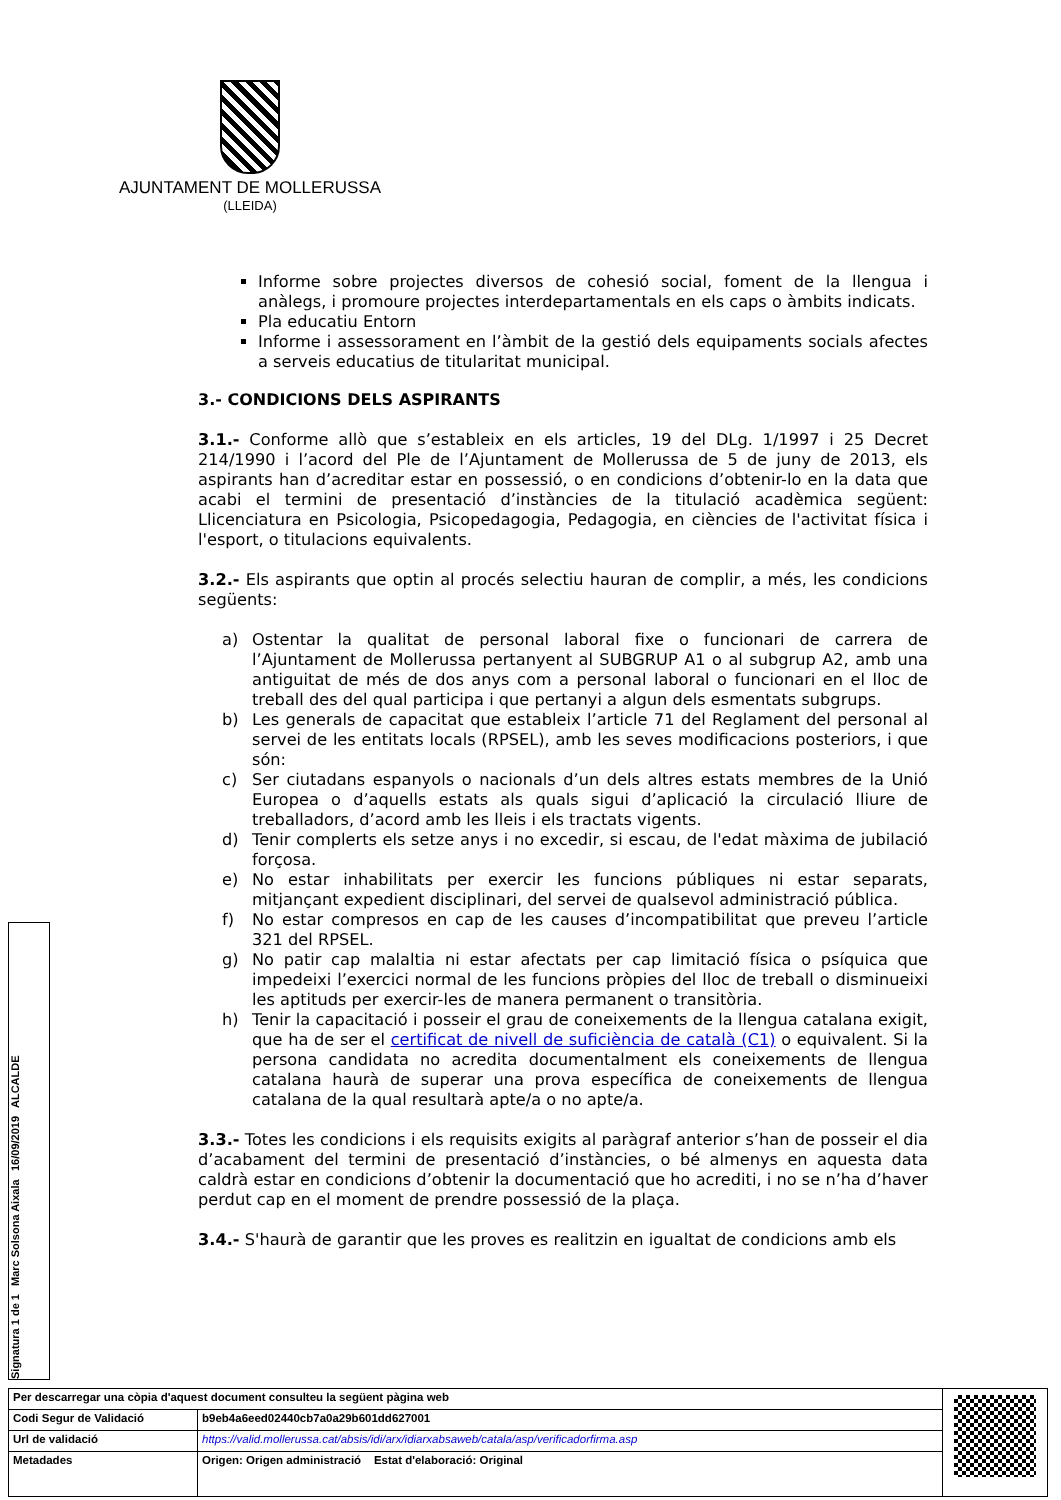AJUNTAMENT DE MOLLERUSSA
(LLEIDA)
Informe sobre projectes diversos de cohesió social, foment de la llengua i anàlegs, i promoure projectes interdepartamentals en els caps o àmbits indicats.
Pla educatiu Entorn
Informe i assessorament en l’àmbit de la gestió dels equipaments socials afectes a serveis educatius de titularitat municipal.
3.- CONDICIONS DELS ASPIRANTS
3.1.- Conforme allò que s’estableix en els articles, 19 del DLg. 1/1997 i 25 Decret 214/1990 i l’acord del Ple de l’Ajuntament de Mollerussa de 5 de juny de 2013, els aspirants han d’acreditar estar en possessió, o en condicions d’obtenir-lo en la data que acabi el termini de presentació d’instàncies de la titulació acadèmica següent: Llicenciatura en Psicologia, Psicopedagogia, Pedagogia, en ciències de l'activitat física i l'esport, o titulacions equivalents.
3.2.- Els aspirants que optin al procés selectiu hauran de complir, a més, les condicions següents:
a) Ostentar la qualitat de personal laboral fixe o funcionari de carrera de l’Ajuntament de Mollerussa pertanyent al SUBGRUP A1 o al subgrup A2, amb una antiguitat de més de dos anys com a personal laboral o funcionari en el lloc de treball des del qual participa i que pertanyi a algun dels esmentats subgrups.
b) Les generals de capacitat que estableix l’article 71 del Reglament del personal al servei de les entitats locals (RPSEL), amb les seves modificacions posteriors, i que són:
c) Ser ciutadans espanyols o nacionals d’un dels altres estats membres de la Unió Europea o d’aquells estats als quals sigui d’aplicació la circulació lliure de treballadors, d’acord amb les lleis i els tractats vigents.
d) Tenir complerts els setze anys i no excedir, si escau, de l'edat màxima de jubilació forçosa.
e) No estar inhabilitats per exercir les funcions públiques ni estar separats, mitjançant expedient disciplinari, del servei de qualsevol administració pública.
f) No estar compresos en cap de les causes d’incompatibilitat que preveu l’article 321 del RPSEL.
g) No patir cap malaltia ni estar afectats per cap limitació física o psíquica que impedeixi l’exercici normal de les funcions pròpies del lloc de treball o disminueixi les aptituds per exercir-les de manera permanent o transitòria.
h) Tenir la capacitació i posseir el grau de coneixements de la llengua catalana exigit, que ha de ser el certificat de nivell de suficiència de català (C1) o equivalent. Si la persona candidata no acredita documentalment els coneixements de llengua catalana haurà de superar una prova específica de coneixements de llengua catalana de la qual resultarà apte/a o no apte/a.
3.3.- Totes les condicions i els requisits exigits al paràgraf anterior s’han de posseir el dia d’acabament del termini de presentació d’instàncies, o bé almenys en aquesta data caldrà estar en condicions d’obtenir la documentació que ho acrediti, i no se n’ha d’haver perdut cap en el moment de prendre possessió de la plaça.
3.4.- S'haurà de garantir que les proves es realitzin en igualtat de condicions amb els
Signatura 1 de 1 Marc Solsona Aixala 16/09/2019 ALCALDE
| Per descarregar una còpia d'aquest document consulteu la següent pàgina web | | |
| Codi Segur de Validació | b9eb4a6eed02440cb7a0a29b601dd627001 | |
| Url de validació | https://valid.mollerussa.cat/absis/idi/arx/idiarxabsaweb/catala/asp/verificadorfirma.asp | |
| Metadades | Origen: Origen administració Estat d'elaboració: Original | |